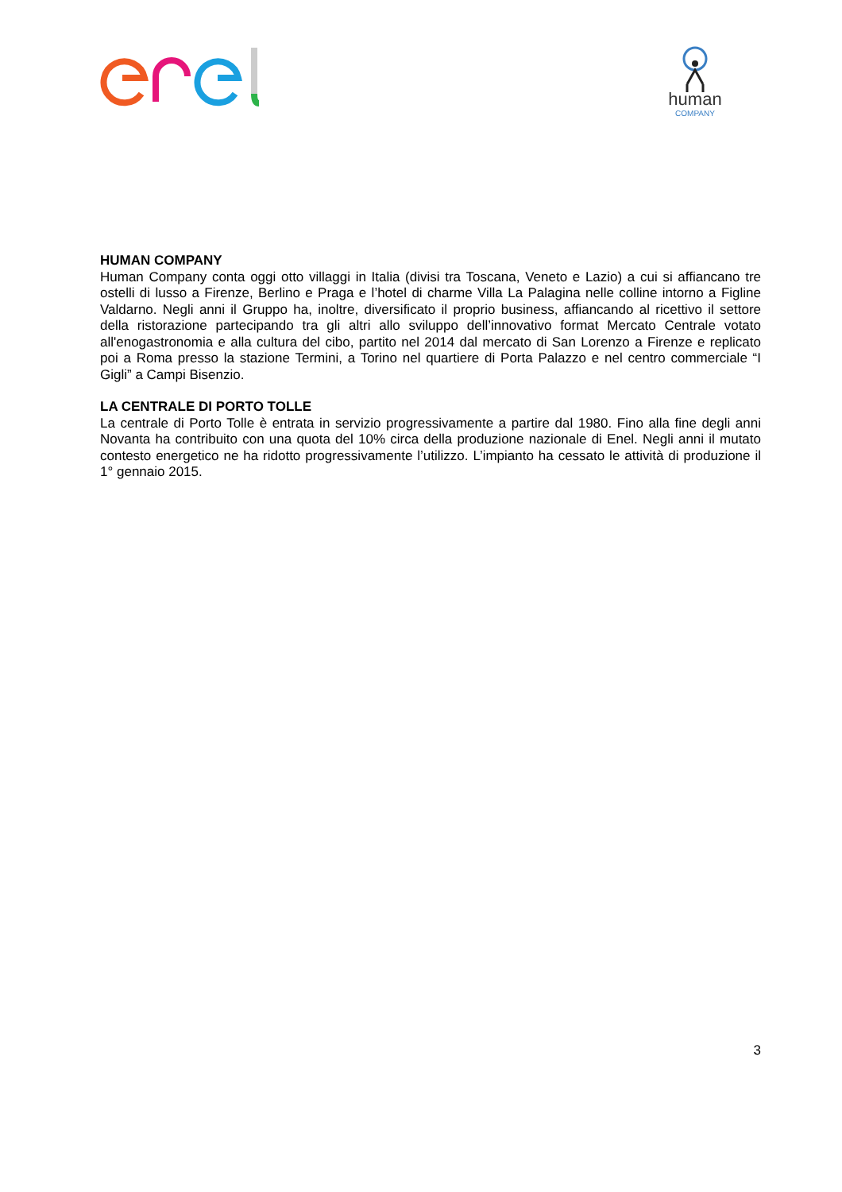human
COMPANY
HUMAN COMPANY
Human Company conta oggi otto villaggi in Italia (divisi tra Toscana, Veneto e Lazio) a cui si affiancano tre ostelli di lusso a Firenze, Berlino e Praga e l’hotel di charme Villa La Palagina nelle colline intorno a Figline Valdarno. Negli anni il Gruppo ha, inoltre, diversificato il proprio business, affiancando al ricettivo il settore della ristorazione partecipando tra gli altri allo sviluppo dell’innovativo format Mercato Centrale votato all'enogastronomia e alla cultura del cibo, partito nel 2014 dal mercato di San Lorenzo a Firenze e replicato poi a Roma presso la stazione Termini, a Torino nel quartiere di Porta Palazzo e nel centro commerciale “I Gigli” a Campi Bisenzio.
LA CENTRALE DI PORTO TOLLE
La centrale di Porto Tolle è entrata in servizio progressivamente a partire dal 1980. Fino alla fine degli anni Novanta ha contribuito con una quota del 10% circa della produzione nazionale di Enel. Negli anni il mutato contesto energetico ne ha ridotto progressivamente l’utilizzo. L’impianto ha cessato le attività di produzione il 1° gennaio 2015.
3